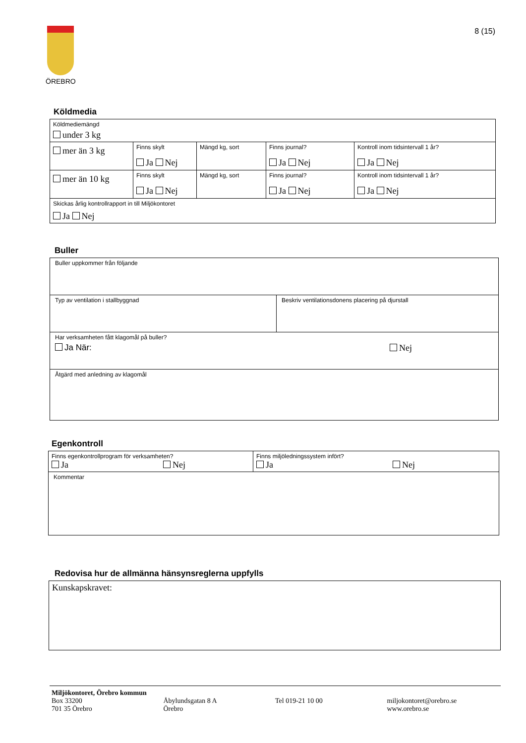ÖREBRO 8 (15)
Köldmedia
| Köldmediemängd under 3 kg | | | | |
| mer än 3 kg | Finns skylt Ja Nej | Mängd kg, sort | Finns journal? Ja Nej | Kontroll inom tidsintervall 1 år? Ja Nej |
| mer än 10 kg | Finns skylt Ja Nej | Mängd kg, sort | Finns journal? Ja Nej | Kontroll inom tidsintervall 1 år? Ja Nej |
| Skickas årlig kontrollrapport in till Miljökontoret Ja Nej | | | | |
Buller
| Buller uppkommer från följande | |
| Typ av ventilation i stallbyggnad | Beskriv ventilationsdonens placering på djurstall |
| Har verksamheten fått klagomål på buller? Ja När: Nej | |
| Åtgärd med anledning av klagomål | |
Egenkontroll
| Finns egenkontrollprogram för verksamheten? Ja Nej | Finns miljöledningssystem infört? Ja Nej |
| Kommentar | |
Redovisa hur de allmänna hänsynsreglerna uppfylls
| Kunskapskravet: |
Miljökontoret, Örebro kommun
Box 33200
701 35 Örebro
Åbylundsgatan 8 A
Örebro
Tel 019-21 10 00 miljokontoret@orebro.se
www.orebro.se